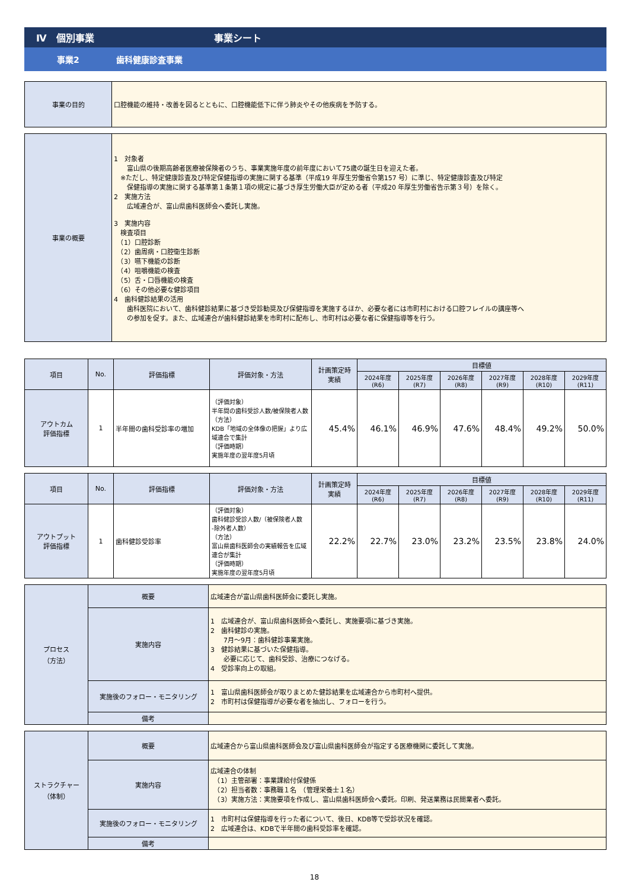Ⅳ　個別事業 事業シート
事業2 歯科健康診査事業
| 事業の目的 | 口腔機能の維持・改善を図るとともに、口腔機能低下に伴う肺炎やその他疾病を予防する。 |
| 事業の概要 | 1 対象者 富山県の後期高齢者医療被保険者のうち、事業実施年度の前年度において75歳の誕生日を迎えた者。 ※ただし、特定健康診査及び特定保健指導の実施に関する基準（平成19 年厚生労働省令第157 号）に準じ、特定健康診査及び特定 保健指導の実施に関する基準第１条第１項の規定に基づき厚生労働大臣が定める者（平成20 年厚生労働省告示第３号）を除く。 2 実施方法 広域連合が、富山県歯科医師会へ委託し実施。 3 実施内容 検査項目 （1）口腔診断 （2）歯周病・口腔衛生診断 （3）嚥下機能の診断 （4）咀嚼機能の検査 （5）舌・口唇機能の検査 （6）その他必要な健診項目 4 歯科健診結果の活用 歯科医院において、歯科健診結果に基づき受診勧奨及び保健指導を実施するほか、必要な者には市町村における口腔フレイルの講座等へ の参加を促す。また、広域連合が歯科健診結果を市町村に配布し、市町村は必要な者に保健指導等を行う。 |
| 項目 | No. | 評価指標 | 評価対象・方法 | 計画策定時 実績 | 目標値 | | | | | |
| --- | --- | --- | --- | --- | --- | --- | --- | --- | --- | --- |
| | | | | | 2024年度 (R6) | 2025年度 (R7) | 2026年度 (R8) | 2027年度 (R9) | 2028年度 (R10) | 2029年度 (R11) |
| アウトカム 評価指標 | 1 | 半年間の歯科受診率の増加 | （評価対象） 半年間の歯科受診人数/被保険者人数 （方法） KDB「地域の全体像の把握」より広域連合で集計 （評価時期） 実施年度の翌年度5月頃 | 45.4% | 46.1% | 46.9% | 47.6% | 48.4% | 49.2% | 50.0% |
| 項目 | No. | 評価指標 | 評価対象・方法 | 計画策定時 実績 | 目標値 | | | | | |
| --- | --- | --- | --- | --- | --- | --- | --- | --- | --- | --- |
| | | | | | 2024年度 (R6) | 2025年度 (R7) | 2026年度 (R8) | 2027年度 (R9) | 2028年度 (R10) | 2029年度 (R11) |
| アウトプット 評価指標 | 1 | 歯科健診受診率 | （評価対象） 歯科健診受診人数/（被保険者人数 -除外者人数） （方法） 富山県歯科医師会の実績報告を広域連合が集計 （評価時期） 実施年度の翌年度5月頃 | 22.2% | 22.7% | 23.0% | 23.2% | 23.5% | 23.8% | 24.0% |
| プロセス （方法） | 概要 | 広域連合が富山県歯科医師会に委託し実施。 |
| | 実施内容 | 1 広域連合が、富山県歯科医師会へ委託し、実施要項に基づき実施。 2 歯科健診の実施。 7月～9月：歯科健診事業実施。 3 健診結果に基づいた保健指導。 必要に応じて、歯科受診、治療につなげる。 4 受診率向上の取組。 |
| | 実施後のフォロー・モニタリング | 1 富山県歯科医師会が取りまとめた健診結果を広域連合から市町村へ提供。 2 市町村は保健指導が必要な者を抽出し、フォローを行う。 |
| | 備考 | |
| ストラクチャー （体制） | 概要 | 広域連合から富山県歯科医師会及び富山県歯科医師会が指定する医療機関に委託して実施。 |
| | 実施内容 | 広域連合の体制 （1）主管部署：事業課給付保健係 （2）担当者数：事務職１名 （管理栄養士１名） （3）実施方法：実施要項を作成し、富山県歯科医師会へ委託。印刷、発送業務は民間業者へ委託。 |
| | 実施後のフォロー・モニタリング | 1 市町村は保健指導を行った者について、後日、KDB等で受診状況を確認。 2 広域連合は、KDBで半年間の歯科受診率を確認。 |
| | 備考 | |
18